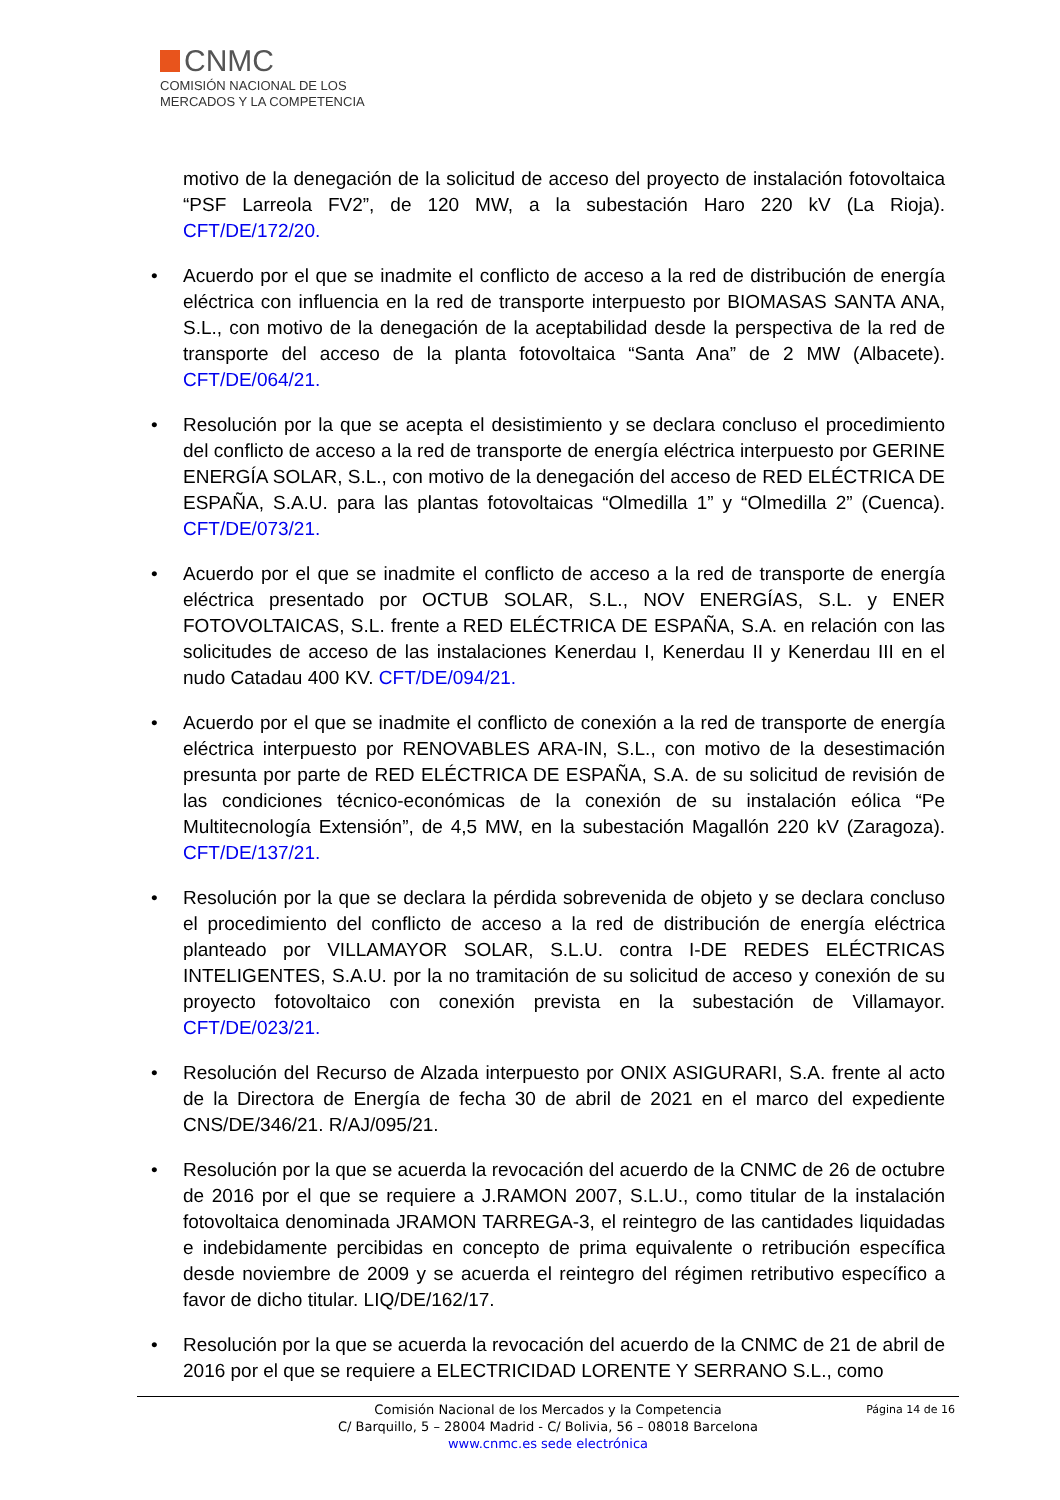CNMC
COMISIÓN NACIONAL DE LOS
MERCADOS Y LA COMPETENCIA
motivo de la denegación de la solicitud de acceso del proyecto de instalación fotovoltaica “PSF Larreola FV2”, de 120 MW, a la subestación Haro 220 kV (La Rioja). CFT/DE/172/20.
Acuerdo por el que se inadmite el conflicto de acceso a la red de distribución de energía eléctrica con influencia en la red de transporte interpuesto por BIOMASAS SANTA ANA, S.L., con motivo de la denegación de la aceptabilidad desde la perspectiva de la red de transporte del acceso de la planta fotovoltaica “Santa Ana” de 2 MW (Albacete). CFT/DE/064/21.
Resolución por la que se acepta el desistimiento y se declara concluso el procedimiento del conflicto de acceso a la red de transporte de energía eléctrica interpuesto por GERINE ENERGÍA SOLAR, S.L., con motivo de la denegación del acceso de RED ELÉCTRICA DE ESPAÑA, S.A.U. para las plantas fotovoltaicas “Olmedilla 1” y “Olmedilla 2” (Cuenca). CFT/DE/073/21.
Acuerdo por el que se inadmite el conflicto de acceso a la red de transporte de energía eléctrica presentado por OCTUB SOLAR, S.L., NOV ENERGÍAS, S.L. y ENER FOTOVOLTAICAS, S.L. frente a RED ELÉCTRICA DE ESPAÑA, S.A. en relación con las solicitudes de acceso de las instalaciones Kenerdau I, Kenerdau II y Kenerdau III en el nudo Catadau 400 KV. CFT/DE/094/21.
Acuerdo por el que se inadmite el conflicto de conexión a la red de transporte de energía eléctrica interpuesto por RENOVABLES ARA-IN, S.L., con motivo de la desestimación presunta por parte de RED ELÉCTRICA DE ESPAÑA, S.A. de su solicitud de revisión de las condiciones técnico-económicas de la conexión de su instalación eólica “Pe Multitecnología Extensión”, de 4,5 MW, en la subestación Magallón 220 kV (Zaragoza). CFT/DE/137/21.
Resolución por la que se declara la pérdida sobrevenida de objeto y se declara concluso el procedimiento del conflicto de acceso a la red de distribución de energía eléctrica planteado por VILLAMAYOR SOLAR, S.L.U. contra I-DE REDES ELÉCTRICAS INTELIGENTES, S.A.U. por la no tramitación de su solicitud de acceso y conexión de su proyecto fotovoltaico con conexión prevista en la subestación de Villamayor. CFT/DE/023/21.
Resolución del Recurso de Alzada interpuesto por ONIX ASIGURARI, S.A. frente al acto de la Directora de Energía de fecha 30 de abril de 2021 en el marco del expediente CNS/DE/346/21. R/AJ/095/21.
Resolución por la que se acuerda la revocación del acuerdo de la CNMC de 26 de octubre de 2016 por el que se requiere a J.RAMON 2007, S.L.U., como titular de la instalación fotovoltaica denominada JRAMON TARREGA-3, el reintegro de las cantidades liquidadas e indebidamente percibidas en concepto de prima equivalente o retribución específica desde noviembre de 2009 y se acuerda el reintegro del régimen retributivo específico a favor de dicho titular. LIQ/DE/162/17.
Resolución por la que se acuerda la revocación del acuerdo de la CNMC de 21 de abril de 2016 por el que se requiere a ELECTRICIDAD LORENTE Y SERRANO S.L., como
Página 14 de 16 Comisión Nacional de los Mercados y la Competencia
C/ Barquillo, 5 – 28004 Madrid - C/ Bolivia, 56 – 08018 Barcelona
www.cnmc.es sede electrónica